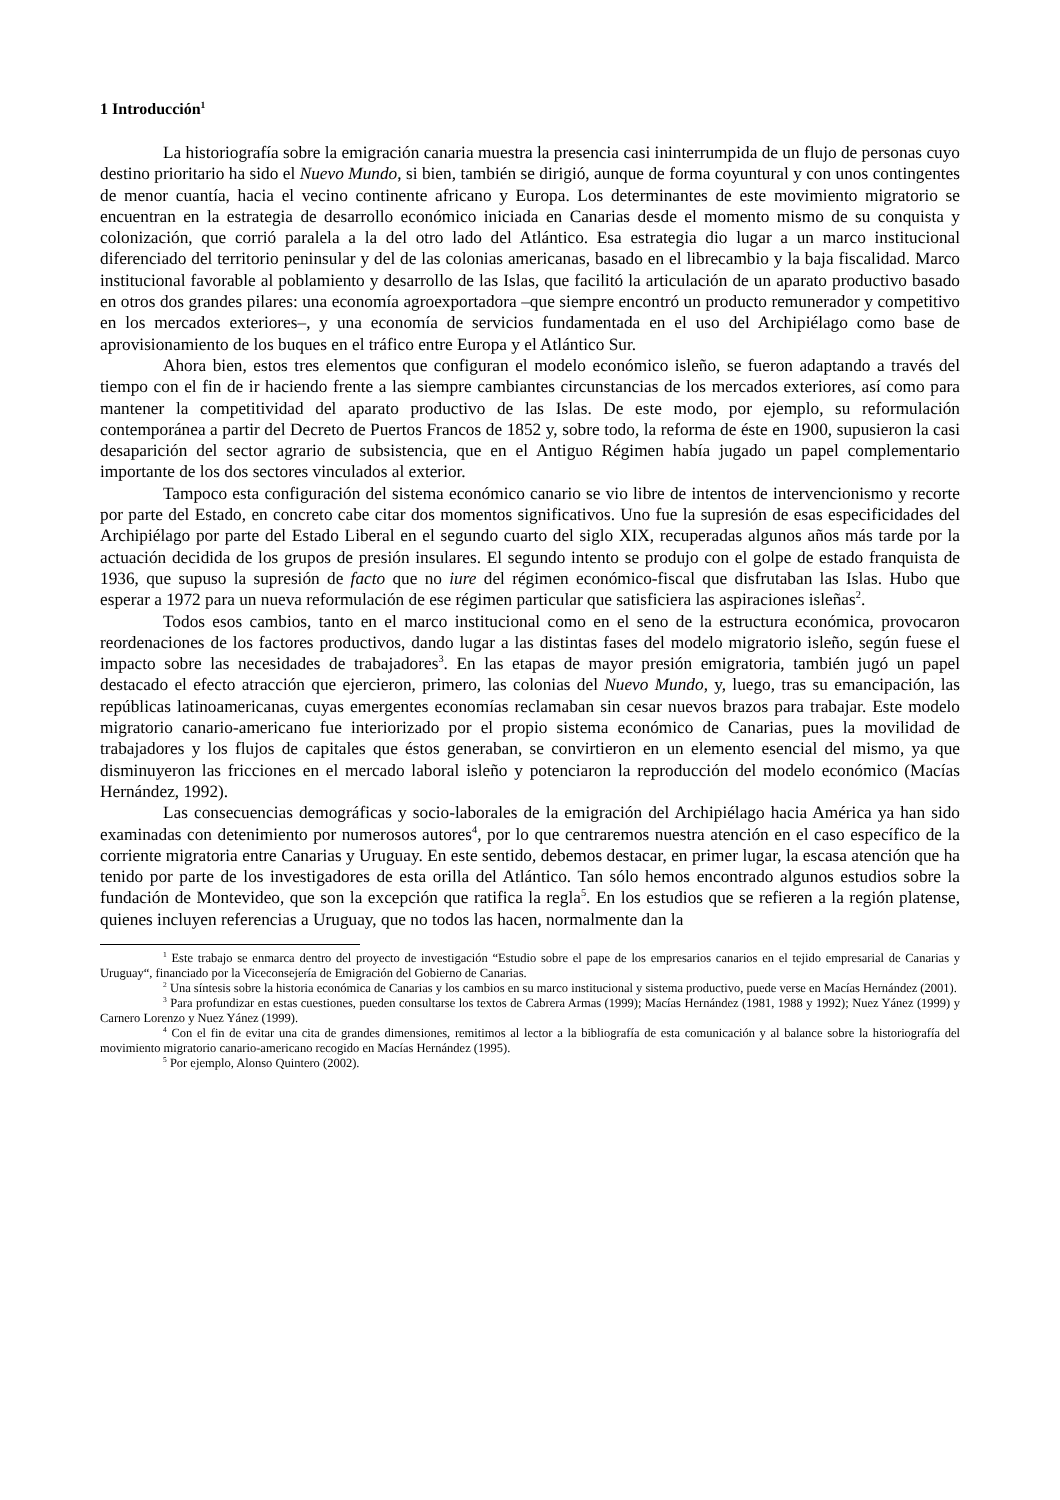1 Introducción<sup>1</sup>
La historiografía sobre la emigración canaria muestra la presencia casi ininterrumpida de un flujo de personas cuyo destino prioritario ha sido el Nuevo Mundo, si bien, también se dirigió, aunque de forma coyuntural y con unos contingentes de menor cuantía, hacia el vecino continente africano y Europa. Los determinantes de este movimiento migratorio se encuentran en la estrategia de desarrollo económico iniciada en Canarias desde el momento mismo de su conquista y colonización, que corrió paralela a la del otro lado del Atlántico. Esa estrategia dio lugar a un marco institucional diferenciado del territorio peninsular y del de las colonias americanas, basado en el librecambio y la baja fiscalidad. Marco institucional favorable al poblamiento y desarrollo de las Islas, que facilitó la articulación de un aparato productivo basado en otros dos grandes pilares: una economía agroexportadora –que siempre encontró un producto remunerador y competitivo en los mercados exteriores–, y una economía de servicios fundamentada en el uso del Archipiélago como base de aprovisionamiento de los buques en el tráfico entre Europa y el Atlántico Sur.
Ahora bien, estos tres elementos que configuran el modelo económico isleño, se fueron adaptando a través del tiempo con el fin de ir haciendo frente a las siempre cambiantes circunstancias de los mercados exteriores, así como para mantener la competitividad del aparato productivo de las Islas. De este modo, por ejemplo, su reformulación contemporánea a partir del Decreto de Puertos Francos de 1852 y, sobre todo, la reforma de éste en 1900, supusieron la casi desaparición del sector agrario de subsistencia, que en el Antiguo Régimen había jugado un papel complementario importante de los dos sectores vinculados al exterior.
Tampoco esta configuración del sistema económico canario se vio libre de intentos de intervencionismo y recorte por parte del Estado, en concreto cabe citar dos momentos significativos. Uno fue la supresión de esas especificidades del Archipiélago por parte del Estado Liberal en el segundo cuarto del siglo XIX, recuperadas algunos años más tarde por la actuación decidida de los grupos de presión insulares. El segundo intento se produjo con el golpe de estado franquista de 1936, que supuso la supresión de facto que no iure del régimen económico-fiscal que disfrutaban las Islas. Hubo que esperar a 1972 para un nueva reformulación de ese régimen particular que satisficiera las aspiraciones isleñas<sup>2</sup>.
Todos esos cambios, tanto en el marco institucional como en el seno de la estructura económica, provocaron reordenaciones de los factores productivos, dando lugar a las distintas fases del modelo migratorio isleño, según fuese el impacto sobre las necesidades de trabajadores<sup>3</sup>. En las etapas de mayor presión emigratoria, también jugó un papel destacado el efecto atracción que ejercieron, primero, las colonias del Nuevo Mundo, y, luego, tras su emancipación, las repúblicas latinoamericanas, cuyas emergentes economías reclamaban sin cesar nuevos brazos para trabajar. Este modelo migratorio canario-americano fue interiorizado por el propio sistema económico de Canarias, pues la movilidad de trabajadores y los flujos de capitales que éstos generaban, se convirtieron en un elemento esencial del mismo, ya que disminuyeron las fricciones en el mercado laboral isleño y potenciaron la reproducción del modelo económico (Macías Hernández, 1992).
Las consecuencias demográficas y socio-laborales de la emigración del Archipiélago hacia América ya han sido examinadas con detenimiento por numerosos autores<sup>4</sup>, por lo que centraremos nuestra atención en el caso específico de la corriente migratoria entre Canarias y Uruguay. En este sentido, debemos destacar, en primer lugar, la escasa atención que ha tenido por parte de los investigadores de esta orilla del Atlántico. Tan sólo hemos encontrado algunos estudios sobre la fundación de Montevideo, que son la excepción que ratifica la regla<sup>5</sup>. En los estudios que se refieren a la región platense, quienes incluyen referencias a Uruguay, que no todos las hacen, normalmente dan la
<sup>1</sup> Este trabajo se enmarca dentro del proyecto de investigación “Estudio sobre el pape de los empresarios canarios en el tejido empresarial de Canarias y Uruguay“, financiado por la Viceconsejería de Emigración del Gobierno de Canarias.
<sup>2</sup> Una síntesis sobre la historia económica de Canarias y los cambios en su marco institucional y sistema productivo, puede verse en Macías Hernández (2001).
<sup>3</sup> Para profundizar en estas cuestiones, pueden consultarse los textos de Cabrera Armas (1999); Macías Hernández (1981, 1988 y 1992); Nuez Yánez (1999) y Carnero Lorenzo y Nuez Yánez (1999).
<sup>4</sup> Con el fin de evitar una cita de grandes dimensiones, remitimos al lector a la bibliografía de esta comunicación y al balance sobre la historiografía del movimiento migratorio canario-americano recogido en Macías Hernández (1995).
<sup>5</sup> Por ejemplo, Alonso Quintero (2002).